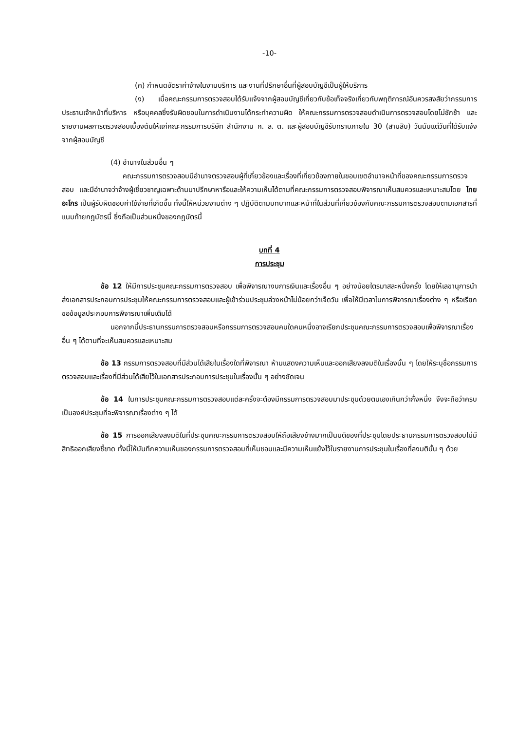-10-
(ค) กำหนดอัตราค่าจ้างในงานบริการ และงานที่ปรึกษาอื่นที่ผู้สอบบัญชีเป็นผู้ให้บริการ
(ง) เมื่อคณะกรรมการตรวจสอบได้รับแจ้งจากผู้สอบบัญชีเกี่ยวกับข้อเท็จจริงเกี่ยวกับพฤติการณ์อันควรสงสัยว่ากรรมการ ประธานเจ้าหน้าที่บริหาร หรือบุคคลซึ่งรับผิดชอบในการดำเนินงานได้กระทำความผิด ให้คณะกรรมการตรวจสอบดำเนินการตรวจสอบโดยไม่ชักช้า และรายงานผลการตรวจสอบเบื้องต้นให้แก่คณะกรรมการบริษัท สำนักงาน ก. ล. ต. และผู้สอบบัญชีรับทราบภายใน 30 (สามสิบ) วันนับแต่วันที่ได้รับแจ้งจากผู้สอบบัญชี
(4) อำนาจในส่วนอื่น ๆ
คณะกรรมการตรวจสอบมีอำนาจตรวจสอบผู้ที่เกี่ยวข้องและเรื่องที่เกี่ยวข้องภายในขอบเขตอำนาจหน้าที่ของคณะกรรมการตรวจสอบ และมีอำนาจว่าจ้างผู้เชี่ยวชาญเฉพาะด้านมาปรึกษาหารือและให้ความเห็นได้ตามที่คณะกรรมการตรวจสอบพิจารณาเห็นสมควรและเหมาะสมโดย ไทย อะโกร เป็นผู้รับผิดชอบค่าใช้จ่ายที่เกิดขึ้น ทั้งนี้ให้หน่วยงานต่าง ๆ ปฏิบัติตามบทบาทและหน้าที่ในส่วนที่เกี่ยวข้องกับคณะกรรมการตรวจสอบตามเอกสารที่แนบท้ายกฎบัตรนี้ ซึ่งถือเป็นส่วนหนึ่งของกฎบัตรนี้
บทที่ 4
การประชุม
ข้อ 12 ให้มีการประชุมคณะกรรมการตรวจสอบ เพื่อพิจารณางบการเงินและเรื่องอื่น ๆ อย่างน้อยไตรมาสละหนึ่งครั้ง โดยให้เลขานุการนำส่งเอกสารประกอบการประชุมให้คณะกรรมการตรวจสอบและผู้เข้าร่วมประชุมล่วงหน้าไม่น้อยกว่าเจ็ดวัน เพื่อให้มีเวลาในการพิจารณาเรื่องต่าง ๆ หรือเรียกขอข้อมูลประกอบการพิจารณาเพิ่มเติมได้
นอกจากนี้ประธานกรรมการตรวจสอบหรือกรรมการตรวจสอบคนใดคนหนึ่งอาจเรียกประชุมคณะกรรมการตรวจสอบเพื่อพิจารณาเรื่องอื่น ๆ ได้ตามที่จะเห็นสมควรและเหมาะสม
ข้อ 13 กรรมการตรวจสอบที่มีส่วนได้เสียในเรื่องใดที่พิจารณา ห้ามแสดงความเห็นและออกเสียงลงมติในเรื่องนั้น ๆ โดยให้ระบุชื่อกรรมการตรวจสอบและเรื่องที่มีส่วนได้เสียไว้ในเอกสารประกอบการประชุมในเรื่องนั้น ๆ อย่างชัดเจน
ข้อ 14 ในการประชุมคณะกรรมการตรวจสอบแต่ละครั้งจะต้องมีกรรมการตรวจสอบมาประชุมด้วยตนเองเกินกว่ากึ่งหนึ่ง จึงจะถือว่าครบเป็นองค์ประชุมที่จะพิจารณาเรื่องต่าง ๆ ได้
ข้อ 15 การออกเสียงลงมติในที่ประชุมคณะกรรมการตรวจสอบให้ถือเสียงข้างมากเป็นมติของที่ประชุมโดยประธานกรรมการตรวจสอบไม่มีสิทธิออกเสียงชี้ขาด ทั้งนี้ให้บันทึกความเห็นของกรรมการตรวจสอบที่เห็นชอบและมีความเห็นแย้งไว้ในรายงานการประชุมในเรื่องที่ลงมตินั้น ๆ ด้วย